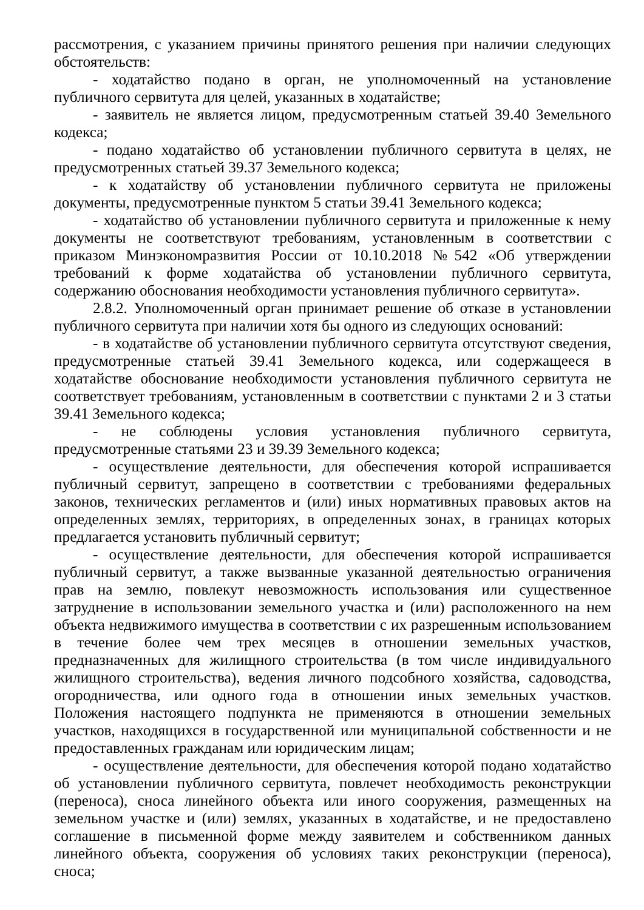рассмотрения, с указанием причины принятого решения при наличии следующих обстоятельств:
- ходатайство подано в орган, не уполномоченный на установление публичного сервитута для целей, указанных в ходатайстве;
- заявитель не является лицом, предусмотренным статьей 39.40 Земельного кодекса;
- подано ходатайство об установлении публичного сервитута в целях, не предусмотренных статьей 39.37 Земельного кодекса;
- к ходатайству об установлении публичного сервитута не приложены документы, предусмотренные пунктом 5 статьи 39.41 Земельного кодекса;
- ходатайство об установлении публичного сервитута и приложенные к нему документы не соответствуют требованиям, установленным в соответствии с приказом Минэкономразвития России от 10.10.2018 №542 «Об утверждении требований к форме ходатайства об установлении публичного сервитута, содержанию обоснования необходимости установления публичного сервитута».
2.8.2. Уполномоченный орган принимает решение об отказе в установлении публичного сервитута при наличии хотя бы одного из следующих оснований:
- в ходатайстве об установлении публичного сервитута отсутствуют сведения, предусмотренные статьей 39.41 Земельного кодекса, или содержащееся в ходатайстве обоснование необходимости установления публичного сервитута не соответствует требованиям, установленным в соответствии с пунктами 2 и 3 статьи 39.41 Земельного кодекса;
- не соблюдены условия установления публичного сервитута, предусмотренные статьями 23 и 39.39 Земельного кодекса;
- осуществление деятельности, для обеспечения которой испрашивается публичный сервитут, запрещено в соответствии с требованиями федеральных законов, технических регламентов и (или) иных нормативных правовых актов на определенных землях, территориях, в определенных зонах, в границах которых предлагается установить публичный сервитут;
- осуществление деятельности, для обеспечения которой испрашивается публичный сервитут, а также вызванные указанной деятельностью ограничения прав на землю, повлекут невозможность использования или существенное затруднение в использовании земельного участка и (или) расположенного на нем объекта недвижимого имущества в соответствии с их разрешенным использованием в течение более чем трех месяцев в отношении земельных участков, предназначенных для жилищного строительства (в том числе индивидуального жилищного строительства), ведения личного подсобного хозяйства, садоводства, огородничества, или одного года в отношении иных земельных участков. Положения настоящего подпункта не применяются в отношении земельных участков, находящихся в государственной или муниципальной собственности и не предоставленных гражданам или юридическим лицам;
- осуществление деятельности, для обеспечения которой подано ходатайство об установлении публичного сервитута, повлечет необходимость реконструкции (переноса), сноса линейного объекта или иного сооружения, размещенных на земельном участке и (или) землях, указанных в ходатайстве, и не предоставлено соглашение в письменной форме между заявителем и собственником данных линейного объекта, сооружения об условиях таких реконструкции (переноса), сноса;